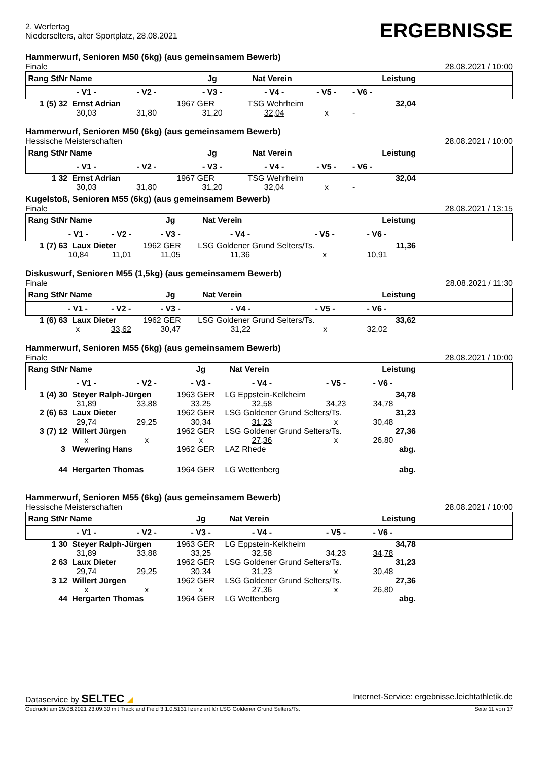2. Werfertag
Niederselters, alter Sportplatz, 28.08.2021
ERGEBNISSE
Hammerwurf, Senioren M50 (6kg) (aus gemeinsamem Bewerb)
Finale 28.08.2021 / 10:00
| Rang StNr Name | | | Jg | Nat Verein | | Leistung | |
| | - V1 - | - V2 - | - V3 - | - V4 - | - V5 - | - V6 - | |
| 1 (5) | 32 Ernst Adrian | | 1967 GER | TSG Wehrheim | | 32,04 | |
| | 30,03 | 31,80 | 31,20 | 32,04 | x | - | |
Hammerwurf, Senioren M50 (6kg) (aus gemeinsamem Bewerb)
Hessische Meisterschaften 28.08.2021 / 10:00
| Rang StNr Name | | | Jg | Nat Verein | | Leistung | |
| | - V1 - | - V2 - | - V3 - | - V4 - | - V5 - | - V6 - | |
| 1 | 32 Ernst Adrian | | 1967 GER | TSG Wehrheim | | 32,04 | |
| | 30,03 | 31,80 | 31,20 | 32,04 | x | - | |
Kugelstoß, Senioren M55 (6kg) (aus gemeinsamem Bewerb)
Finale 28.08.2021 / 13:15
| Rang StNr Name | | | Jg | Nat Verein | | Leistung | |
| | - V1 - | - V2 - | - V3 - | - V4 - | - V5 - | - V6 - | |
| 1 (7) | 63 Laux Dieter | | 1962 GER | LSG Goldener Grund Selters/Ts. | | 11,36 | |
| | 10,84 | 11,01 | 11,05 | 11,36 | x | 10,91 | |
Diskuswurf, Senioren M55 (1,5kg) (aus gemeinsamem Bewerb)
Finale 28.08.2021 / 11:30
| Rang StNr Name | | | Jg | Nat Verein | | Leistung | |
| | - V1 - | - V2 - | - V3 - | - V4 - | - V5 - | - V6 - | |
| 1 (6) | 63 Laux Dieter | | 1962 GER | LSG Goldener Grund Selters/Ts. | | 33,62 | |
| | x | 33,62 | 30,47 | 31,22 | x | 32,02 | |
Hammerwurf, Senioren M55 (6kg) (aus gemeinsamem Bewerb)
Finale 28.08.2021 / 10:00
| Rang StNr Name | | | Jg | Nat Verein | | Leistung | |
| | - V1 - | - V2 - | - V3 - | - V4 - | - V5 - | - V6 - | |
| 1 (4) | 30 Steyer Ralph-Jürgen | | 1963 GER | LG Eppstein-Kelkheim | | 34,78 | |
| | 31,89 | 33,88 | 33,25 | 32,58 | 34,23 | 34,78 | |
| 2 (6) | 63 Laux Dieter | | 1962 GER | LSG Goldener Grund Selters/Ts. | | 31,23 | |
| | 29,74 | 29,25 | 30,34 | 31,23 | x | 30,48 | |
| 3 (7) | 12 Willert Jürgen | | 1962 GER | LSG Goldener Grund Selters/Ts. | | 27,36 | |
| | x | x | x | 27,36 | x | 26,80 | |
| | 3 Wewering Hans | | 1962 GER | LAZ Rhede | | abg. | |
| | 44 Hergarten Thomas | | 1964 GER | LG Wettenberg | | abg. | |
Hammerwurf, Senioren M55 (6kg) (aus gemeinsamem Bewerb)
Hessische Meisterschaften 28.08.2021 / 10:00
| Rang StNr Name | | | Jg | Nat Verein | | Leistung | |
| | - V1 - | - V2 - | - V3 - | - V4 - | - V5 - | - V6 - | |
| 1 | 30 Steyer Ralph-Jürgen | | 1963 GER | LG Eppstein-Kelkheim | | 34,78 | |
| | 31,89 | 33,88 | 33,25 | 32,58 | 34,23 | 34,78 | |
| 2 | 63 Laux Dieter | | 1962 GER | LSG Goldener Grund Selters/Ts. | | 31,23 | |
| | 29,74 | 29,25 | 30,34 | 31,23 | x | 30,48 | |
| 3 | 12 Willert Jürgen | | 1962 GER | LSG Goldener Grund Selters/Ts. | | 27,36 | |
| | x | x | x | 27,36 | x | 26,80 | |
| | 44 Hergarten Thomas | | 1964 GER | LG Wettenberg | | abg. | |
Dataservice by SELTEC ◢ Internet-Service: ergebnisse.leichtathletik.de
Gedruckt am 29.08.2021 23:09:30 mit Track and Field 3.1.0.5131 lizenziert für LSG Goldener Grund Selters/Ts. Seite 11 von 17